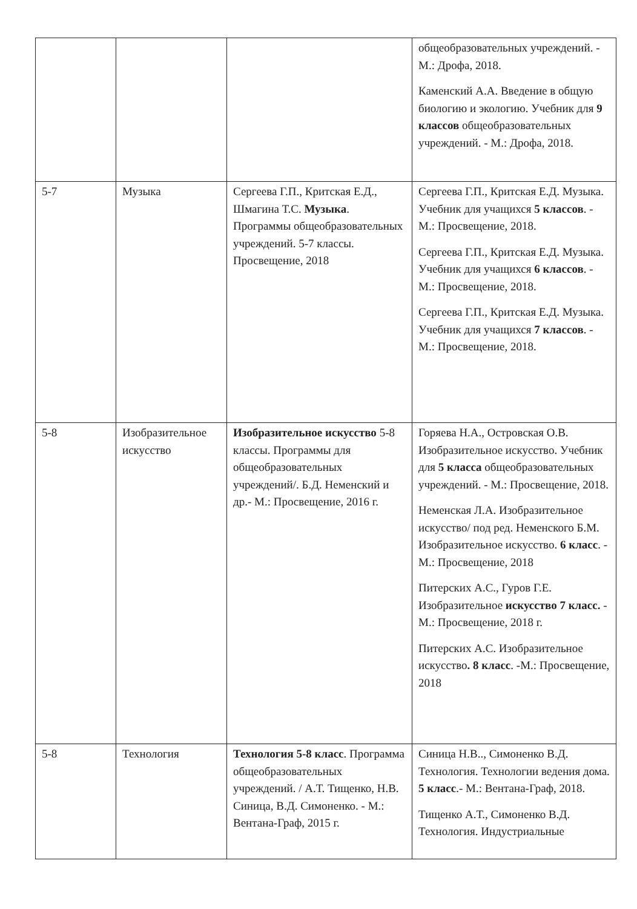| | | | общеобразовательных учреждений. - М.: Дрофа, 2018. Каменский А.А. Введение в общую биологию и экологию. Учебник для 9 классов общеобразовательных учреждений. - М.: Дрофа, 2018. |
| 5-7 | Музыка | Сергеева Г.П., Критская Е.Д., Шмагина Т.С. Музыка . Программы общеобразовательных учреждений. 5-7 классы. Просвещение, 2018 | Сергеева Г.П., Критская Е.Д. Музыка. Учебник для учащихся 5 классов . - М.: Просвещение, 2018. Сергеева Г.П., Критская Е.Д. Музыка. Учебник для учащихся 6 классов . - М.: Просвещение, 2018. Сергеева Г.П., Критская Е.Д. Музыка. Учебник для учащихся 7 классов . - М.: Просвещение, 2018. |
| 5-8 | Изобразительное искусство | Изобразительное искусство 5-8 классы. Программы для общеобразовательных учреждений/. Б.Д. Неменский и др.- М.: Просвещение, 2016 г. | Горяева Н.А., Островская О.В. Изобразительное искусство. Учебник для 5 класса общеобразовательных учреждений. - М.: Просвещение, 2018. Неменская Л.А. Изобразительное искусство/ под ред. Неменского Б.М. Изобразительное искусство. 6 класс . - М.: Просвещение, 2018 Питерских А.С., Гуров Г.Е. Изобразительное искусство 7 класс. - М.: Просвещение, 2018 г. Питерских А.С. Изобразительное искусство . 8 класс . -М.: Просвещение, 2018 |
| 5-8 | Технология | Технология 5-8 класс . Программа общеобразовательных учреждений. / А.Т. Тищенко, Н.В. Синица, В.Д. Симоненко. - М.: Вентана-Граф, 2015 г. | Синица Н.В.., Симоненко В.Д. Технология. Технологии ведения дома. 5 класс .- М.: Вентана-Граф, 2018. Тищенко А.Т., Симоненко В.Д. Технология. Индустриальные |